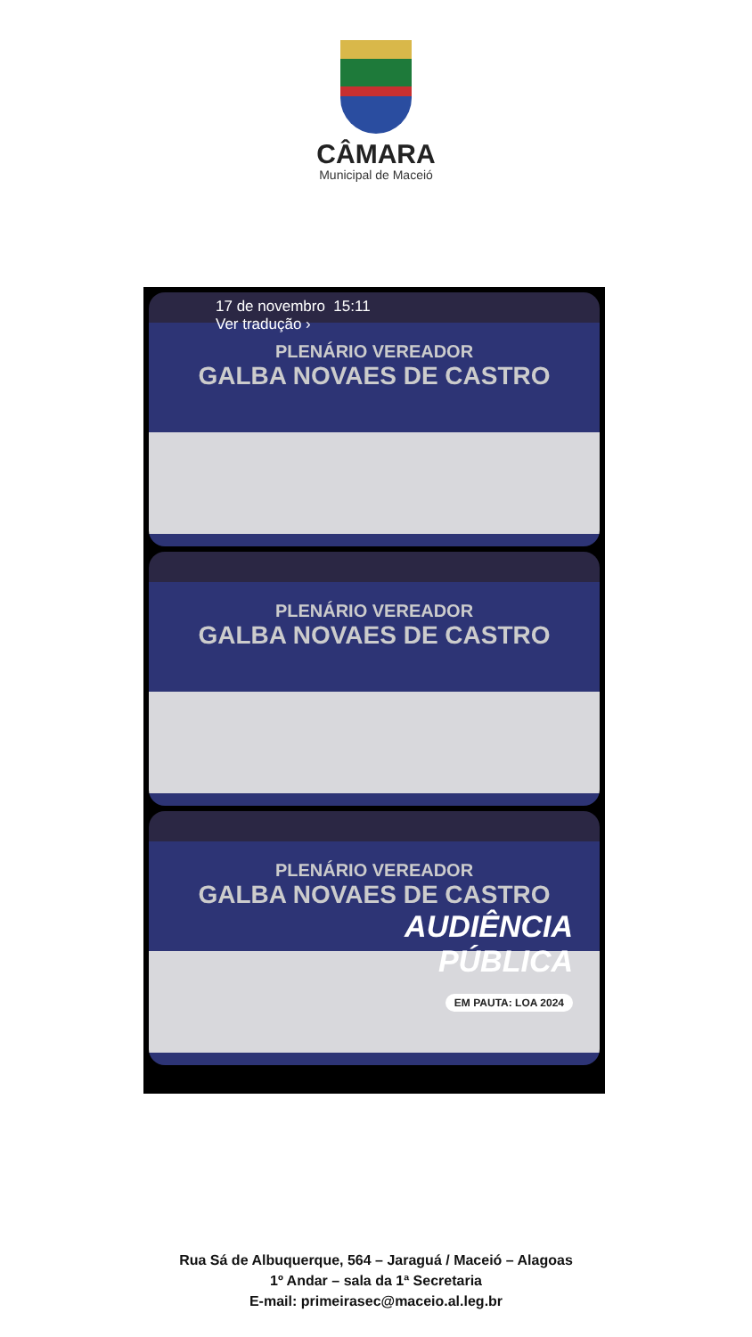CÂMARA
Municipal de Maceió
17 de novembro 15:11
Ver tradução ›
PLENÁRIO VEREADOR
GALBA NOVAES DE CASTRO
PLENÁRIO VEREADOR
GALBA NOVAES DE CASTRO
PLENÁRIO VEREADOR
GALBA NOVAES DE CASTRO
AUDIÊNCIA
PÚBLICA
EM PAUTA: LOA 2024
Rua Sá de Albuquerque, 564 – Jaraguá / Maceió – Alagoas
1º Andar – sala da 1ª Secretaria
E-mail: primeirasec@maceio.al.leg.br